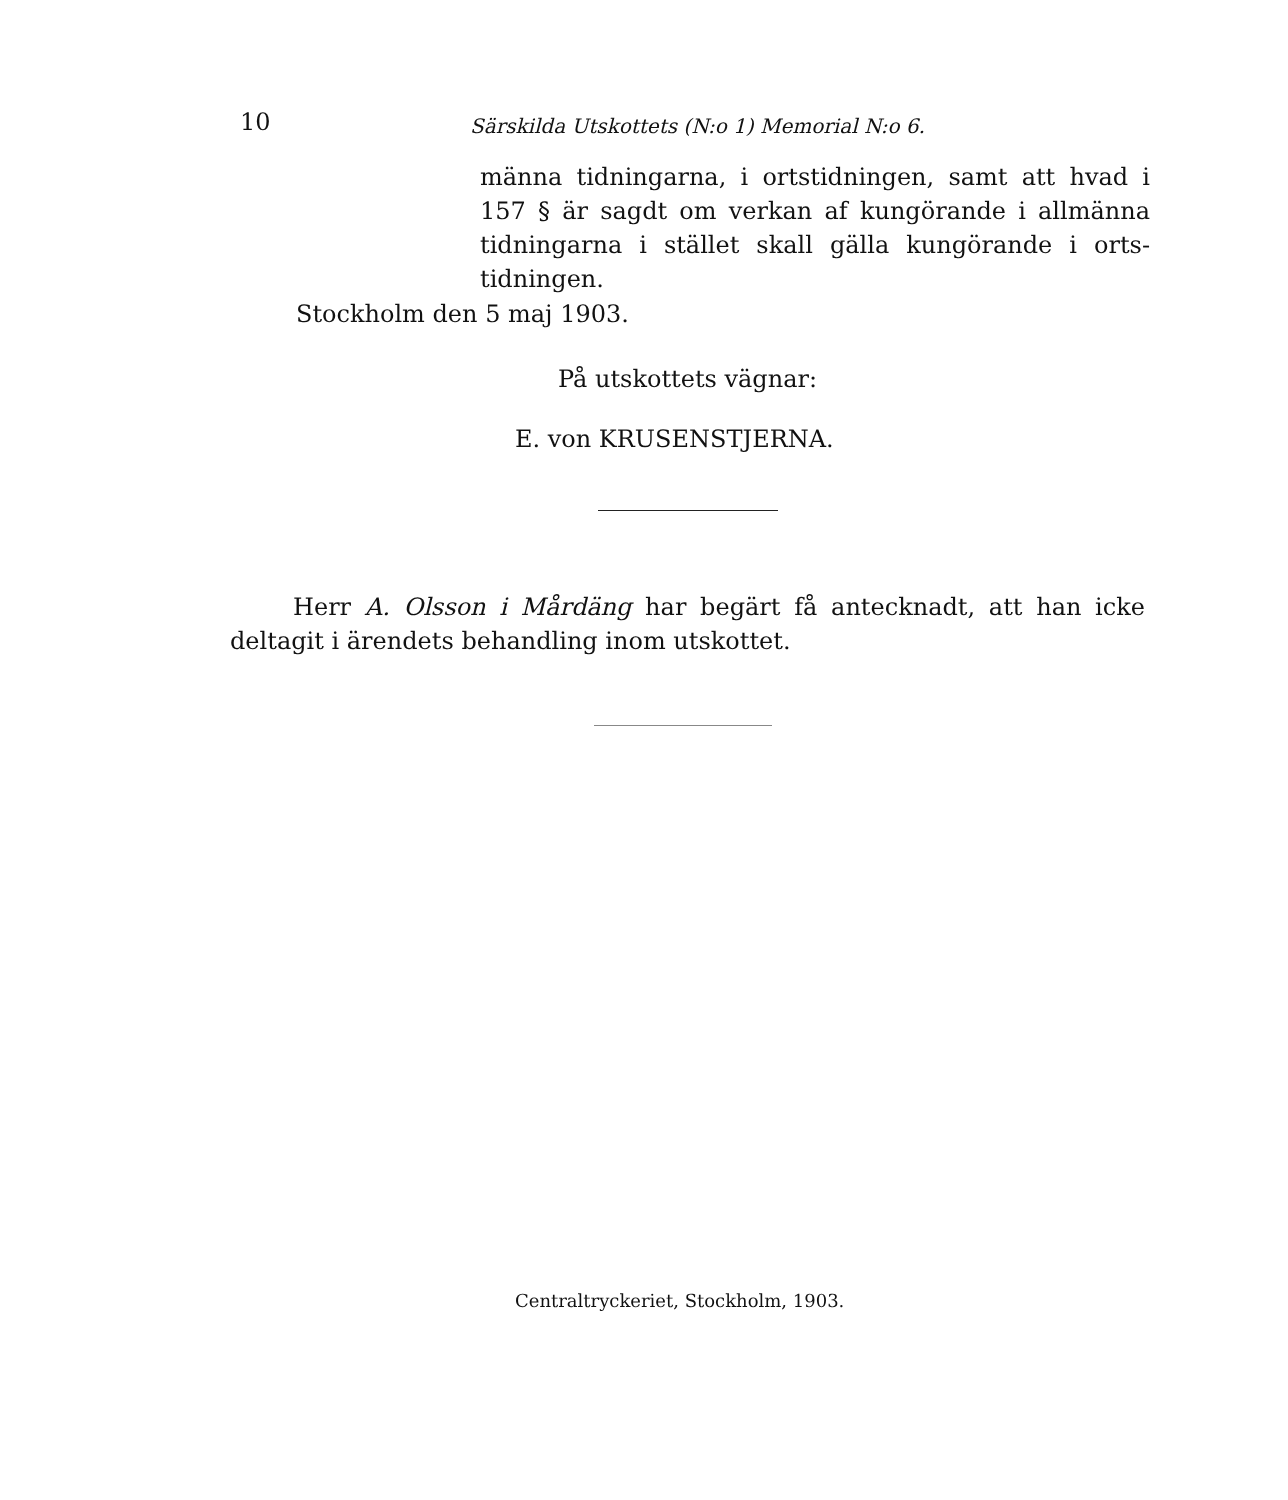10 Särskilda Utskottets (N:o 1) Memorial N:o 6.
männa tidningarna, i ortstidningen, samt att hvad i 157 § är sagdt om verkan af kungörande i allmänna tidningarna i stället skall gälla kungörande i orts-tidningen.
Stockholm den 5 maj 1903.
På utskottets vägnar:
E. von KRUSENSTJERNA.
Herr A. Olsson i Mårdäng har begärt få antecknadt, att han icke deltagit i ärendets behandling inom utskottet.
Centraltryckeriet, Stockholm, 1903.